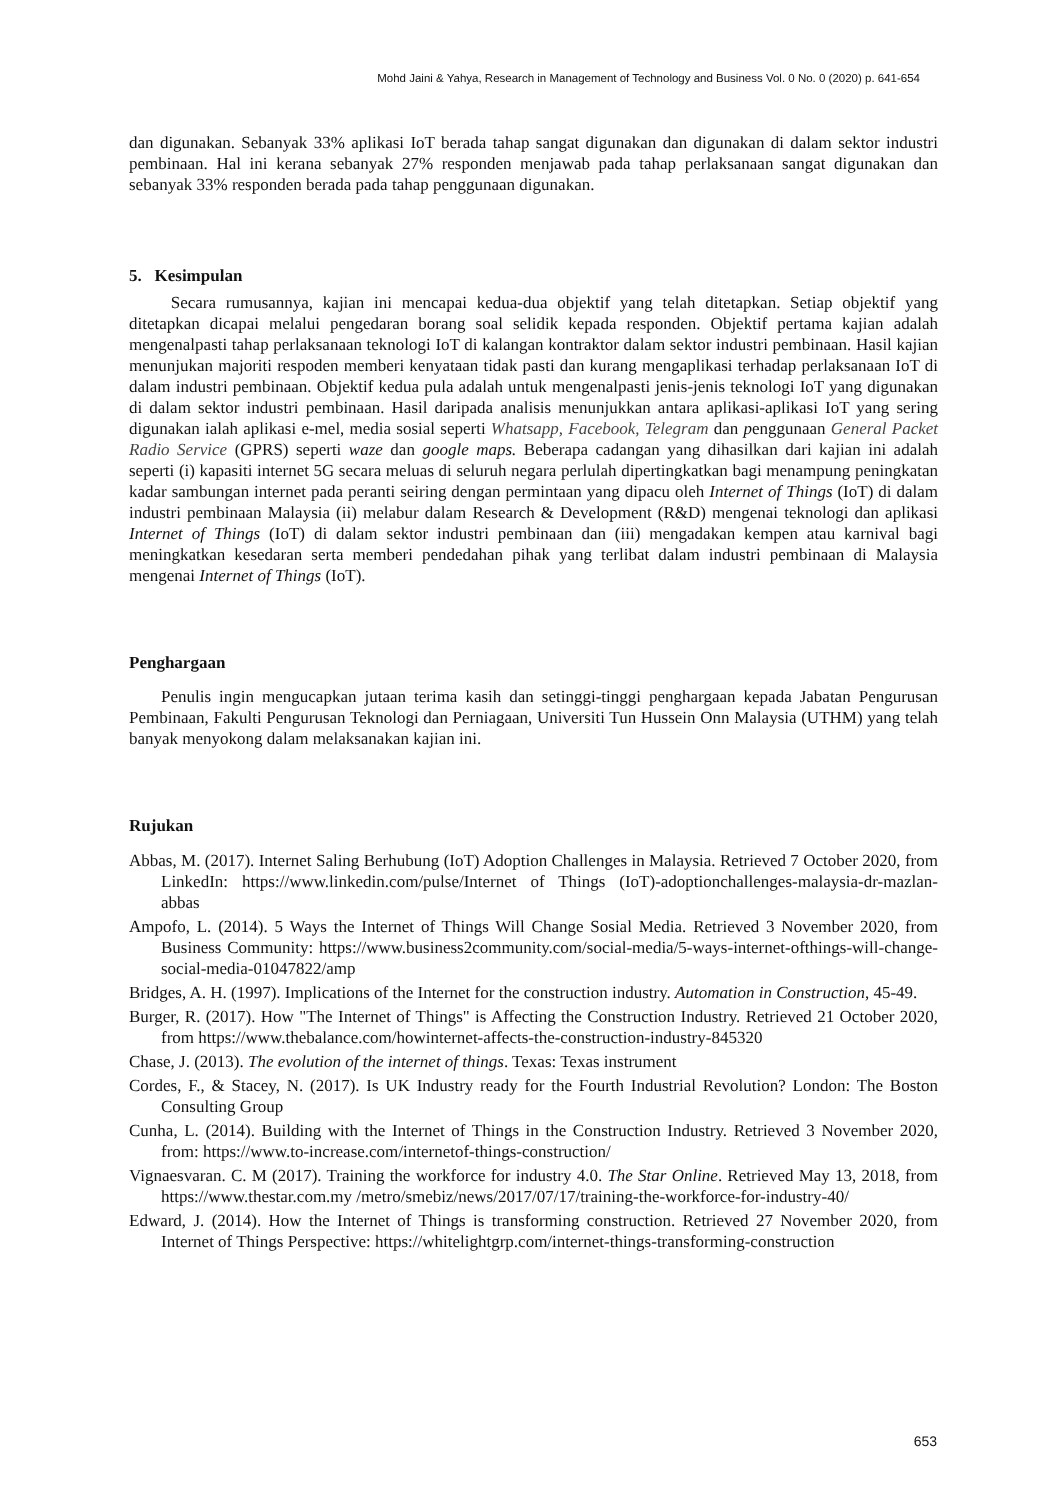Mohd Jaini & Yahya, Research in Management of Technology and Business Vol. 0 No. 0 (2020) p. 641-654
dan digunakan. Sebanyak 33% aplikasi IoT berada tahap sangat digunakan dan digunakan di dalam sektor industri pembinaan. Hal ini kerana sebanyak 27% responden menjawab pada tahap perlaksanaan sangat digunakan dan sebanyak 33% responden berada pada tahap penggunaan digunakan.
5. Kesimpulan
Secara rumusannya, kajian ini mencapai kedua-dua objektif yang telah ditetapkan. Setiap objektif yang ditetapkan dicapai melalui pengedaran borang soal selidik kepada responden. Objektif pertama kajian adalah mengenalpasti tahap perlaksanaan teknologi IoT di kalangan kontraktor dalam sektor industri pembinaan. Hasil kajian menunjukan majoriti respoden memberi kenyataan tidak pasti dan kurang mengaplikasi terhadap perlaksanaan IoT di dalam industri pembinaan. Objektif kedua pula adalah untuk mengenalpasti jenis-jenis teknologi IoT yang digunakan di dalam sektor industri pembinaan. Hasil daripada analisis menunjukkan antara aplikasi-aplikasi IoT yang sering digunakan ialah aplikasi e-mel, media sosial seperti Whatsapp, Facebook, Telegram dan penggunaan General Packet Radio Service (GPRS) seperti waze dan google maps. Beberapa cadangan yang dihasilkan dari kajian ini adalah seperti (i) kapasiti internet 5G secara meluas di seluruh negara perlulah dipertingkatkan bagi menampung peningkatan kadar sambungan internet pada peranti seiring dengan permintaan yang dipacu oleh Internet of Things (IoT) di dalam industri pembinaan Malaysia (ii) melabur dalam Research & Development (R&D) mengenai teknologi dan aplikasi Internet of Things (IoT) di dalam sektor industri pembinaan dan (iii) mengadakan kempen atau karnival bagi meningkatkan kesedaran serta memberi pendedahan pihak yang terlibat dalam industri pembinaan di Malaysia mengenai Internet of Things (IoT).
Penghargaan
Penulis ingin mengucapkan jutaan terima kasih dan setinggi-tinggi penghargaan kepada Jabatan Pengurusan Pembinaan, Fakulti Pengurusan Teknologi dan Perniagaan, Universiti Tun Hussein Onn Malaysia (UTHM) yang telah banyak menyokong dalam melaksanakan kajian ini.
Rujukan
Abbas, M. (2017). Internet Saling Berhubung (IoT) Adoption Challenges in Malaysia. Retrieved 7 October 2020, from LinkedIn: https://www.linkedin.com/pulse/Internet of Things (IoT)-adoptionchallenges-malaysia-dr-mazlan-abbas
Ampofo, L. (2014). 5 Ways the Internet of Things Will Change Sosial Media. Retrieved 3 November 2020, from Business Community: https://www.business2community.com/social-media/5-ways-internet-ofthings-will-change-social-media-01047822/amp
Bridges, A. H. (1997). Implications of the Internet for the construction industry. Automation in Construction, 45-49.
Burger, R. (2017). How "The Internet of Things" is Affecting the Construction Industry. Retrieved 21 October 2020, from https://www.thebalance.com/howinternet-affects-the-construction-industry-845320
Chase, J. (2013). The evolution of the internet of things. Texas: Texas instrument
Cordes, F., & Stacey, N. (2017). Is UK Industry ready for the Fourth Industrial Revolution? London: The Boston Consulting Group
Cunha, L. (2014). Building with the Internet of Things in the Construction Industry. Retrieved 3 November 2020, from: https://www.to-increase.com/internetof-things-construction/
Vignaesvaran. C. M (2017). Training the workforce for industry 4.0. The Star Online. Retrieved May 13, 2018, from https://www.thestar.com.my /metro/smebiz/news/2017/07/17/training-the-workforce-for-industry-40/
Edward, J. (2014). How the Internet of Things is transforming construction. Retrieved 27 November 2020, from Internet of Things Perspective: https://whitelightgrp.com/internet-things-transforming-construction
653